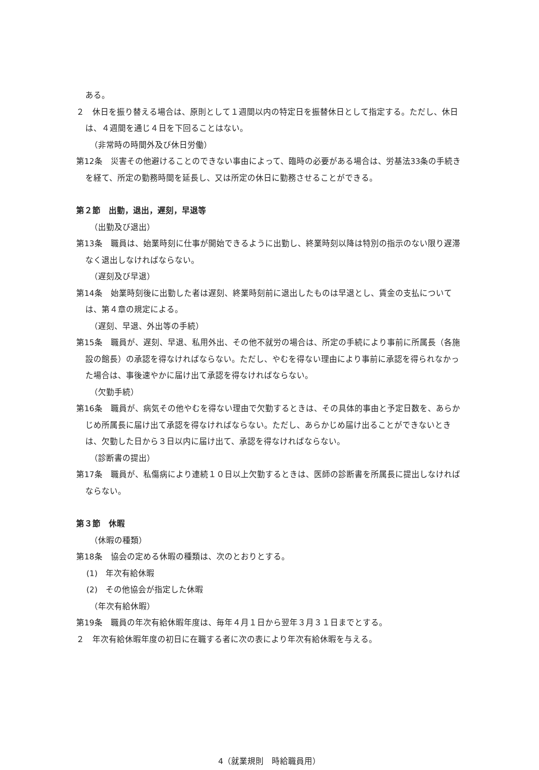ある。
２　休日を振り替える場合は、原則として１週間以内の特定日を振替休日として指定する。ただし、休日は、４週間を通じ４日を下回ることはない。
（非常時の時間外及び休日労働）
第12条　災害その他避けることのできない事由によって、臨時の必要がある場合は、労基法33条の手続きを経て、所定の勤務時間を延長し、又は所定の休日に勤務させることができる。
第２節　出勤，退出，遅刻，早退等
（出勤及び退出）
第13条　職員は、始業時刻に仕事が開始できるように出勤し、終業時刻以降は特別の指示のない限り遅滞なく退出しなければならない。
（遅刻及び早退）
第14条　始業時刻後に出勤した者は遅刻、終業時刻前に退出したものは早退とし、賃金の支払については、第４章の規定による。
（遅刻、早退、外出等の手続）
第15条　職員が、遅刻、早退、私用外出、その他不就労の場合は、所定の手続により事前に所属長（各施設の館長）の承認を得なければならない。ただし、やむを得ない理由により事前に承認を得られなかった場合は、事後速やかに届け出て承認を得なければならない。
（欠勤手続）
第16条　職員が、病気その他やむを得ない理由で欠勤するときは、その具体的事由と予定日数を、あらかじめ所属長に届け出て承認を得なければならない。ただし、あらかじめ届け出ることができないときは、欠勤した日から３日以内に届け出て、承認を得なければならない。
（診断書の提出）
第17条　職員が、私傷病により連続１０日以上欠勤するときは、医師の診断書を所属長に提出しなければならない。
第３節　休暇
（休暇の種類）
第18条　協会の定める休暇の種類は、次のとおりとする。
(1)　年次有給休暇
(2)　その他協会が指定した休暇
（年次有給休暇）
第19条　職員の年次有給休暇年度は、毎年４月１日から翌年３月３１日までとする。
２　年次有給休暇年度の初日に在職する者に次の表により年次有給休暇を与える。
4（就業規則　時給職員用）